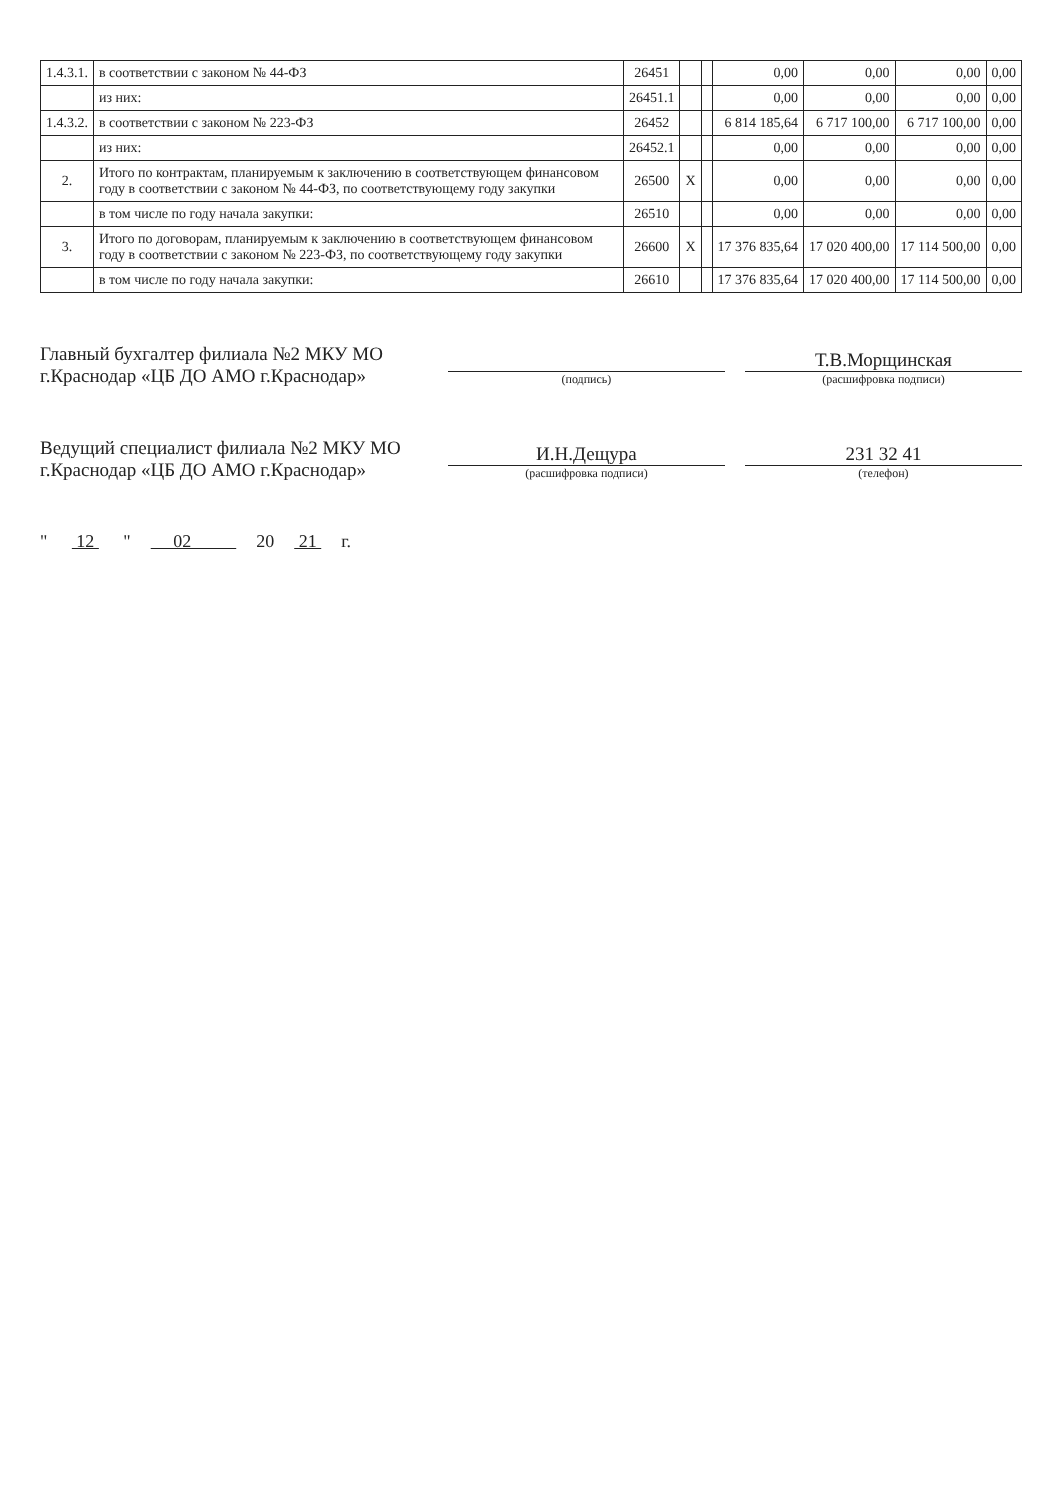| 1.4.3.1. | в соответствии с законом № 44-ФЗ | 26451 | | | 0,00 | 0,00 | 0,00 | 0,00 |
| | из них: | 26451.1 | | | 0,00 | 0,00 | 0,00 | 0,00 |
| 1.4.3.2. | в соответствии с законом № 223-ФЗ | 26452 | | | 6 814 185,64 | 6 717 100,00 | 6 717 100,00 | 0,00 |
| | из них: | 26452.1 | | | 0,00 | 0,00 | 0,00 | 0,00 |
| 2. | Итого по контрактам, планируемым к заключению в соответствующем финансовом году в соответствии с законом № 44-ФЗ, по соответствующему году закупки | 26500 | X | | 0,00 | 0,00 | 0,00 | 0,00 |
| | в том числе по году начала закупки: | 26510 | | | 0,00 | 0,00 | 0,00 | 0,00 |
| 3. | Итого по договорам, планируемым к заключению в соответствующем финансовом году в соответствии с законом № 223-ФЗ, по соответствующему году закупки | 26600 | X | | 17 376 835,64 | 17 020 400,00 | 17 114 500,00 | 0,00 |
| | в том числе по году начала закупки: | 26610 | | | 17 376 835,64 | 17 020 400,00 | 17 114 500,00 | 0,00 |
Главный бухгалтер филиала №2 МКУ МО г.Краснодар «ЦБ ДО АМО г.Краснодар»
(подпись)
Т.В.Морщинская
(расшифровка подписи)
Ведущий специалист филиала №2 МКУ МО г.Краснодар «ЦБ ДО АМО г.Краснодар»
И.Н.Дещура
(расшифровка подписи)
231 32 41
(телефон)
" 12 " 02 20 21 г.